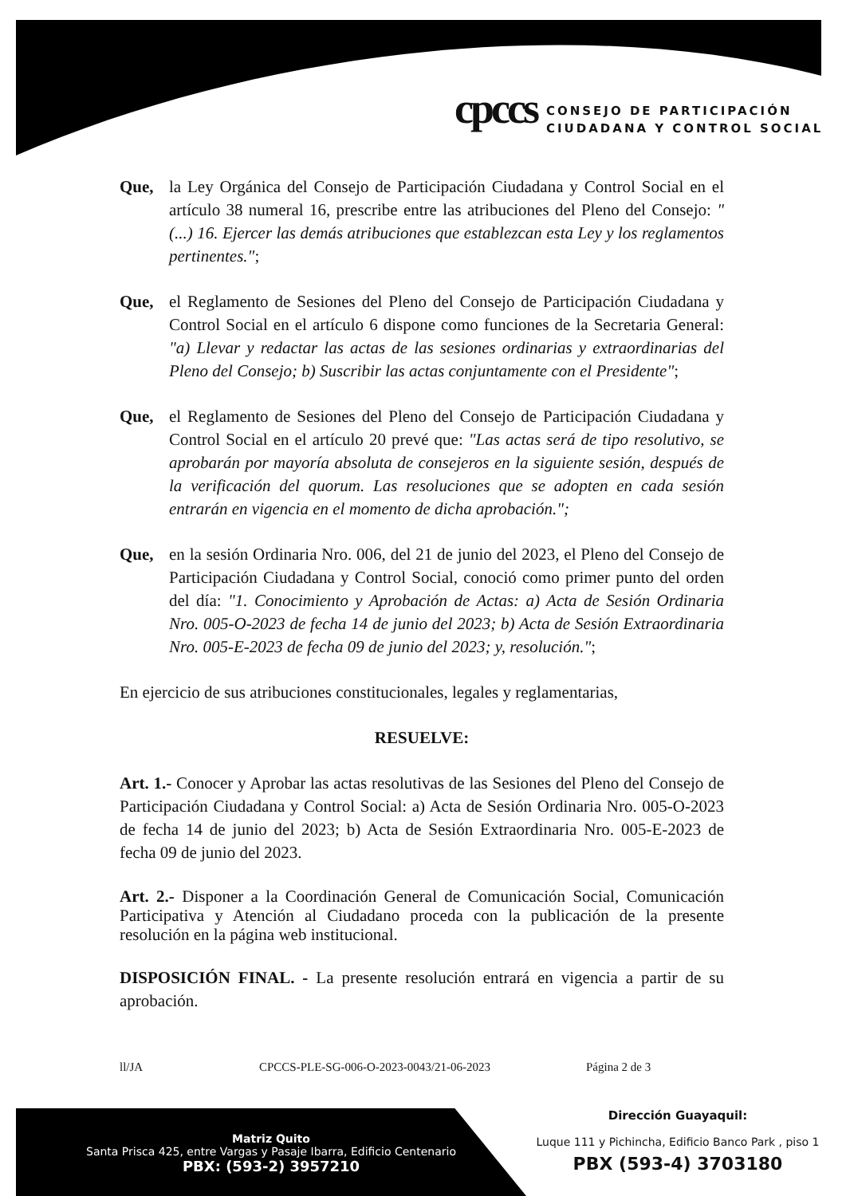cpccs
CONSEJO DE PARTICIPACIÓN
CIUDADANA Y CONTROL SOCIAL
Que, la Ley Orgánica del Consejo de Participación Ciudadana y Control Social en el artículo 38 numeral 16, prescribe entre las atribuciones del Pleno del Consejo: "(...) 16. Ejercer las demás atribuciones que establezcan esta Ley y los reglamentos pertinentes.";
Que, el Reglamento de Sesiones del Pleno del Consejo de Participación Ciudadana y Control Social en el artículo 6 dispone como funciones de la Secretaria General: "a) Llevar y redactar las actas de las sesiones ordinarias y extraordinarias del Pleno del Consejo; b) Suscribir las actas conjuntamente con el Presidente";
Que, el Reglamento de Sesiones del Pleno del Consejo de Participación Ciudadana y Control Social en el artículo 20 prevé que: "Las actas será de tipo resolutivo, se aprobarán por mayoría absoluta de consejeros en la siguiente sesión, después de la verificación del quorum. Las resoluciones que se adopten en cada sesión entrarán en vigencia en el momento de dicha aprobación.";
Que, en la sesión Ordinaria Nro. 006, del 21 de junio del 2023, el Pleno del Consejo de Participación Ciudadana y Control Social, conoció como primer punto del orden del día: "1. Conocimiento y Aprobación de Actas: a) Acta de Sesión Ordinaria Nro. 005-O-2023 de fecha 14 de junio del 2023; b) Acta de Sesión Extraordinaria Nro. 005-E-2023 de fecha 09 de junio del 2023; y, resolución.";
En ejercicio de sus atribuciones constitucionales, legales y reglamentarias,
RESUELVE:
Art. 1.- Conocer y Aprobar las actas resolutivas de las Sesiones del Pleno del Consejo de Participación Ciudadana y Control Social: a) Acta de Sesión Ordinaria Nro. 005-O-2023 de fecha 14 de junio del 2023; b) Acta de Sesión Extraordinaria Nro. 005-E-2023 de fecha 09 de junio del 2023.
Art. 2.- Disponer a la Coordinación General de Comunicación Social, Comunicación Participativa y Atención al Ciudadano proceda con la publicación de la presente resolución en la página web institucional.
DISPOSICIÓN FINAL. - La presente resolución entrará en vigencia a partir de su aprobación.
ll/JA CPCCS-PLE-SG-006-O-2023-0043/21-06-2023 Página 2 de 3
Matriz Quito
Santa Prisca 425, entre Vargas y Pasaje Ibarra, Edificio Centenario
PBX: (593-2) 3957210
Dirección Guayaquil:
Luque 111 y Pichincha, Edificio Banco Park , piso 1
PBX (593-4) 3703180